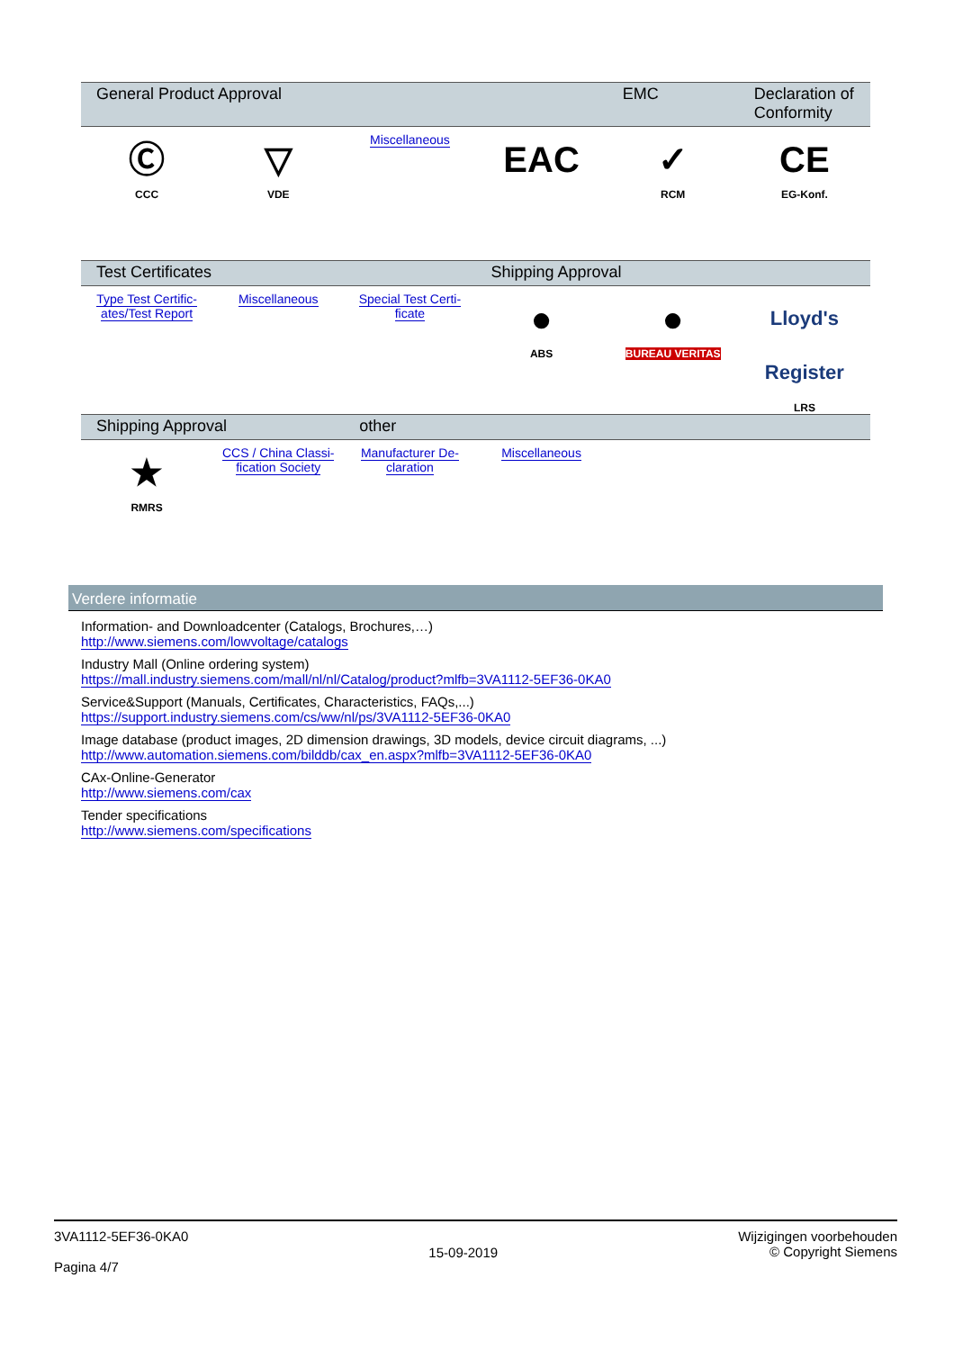| General Product Approval | | | | EMC | Declaration of Conformity |
| --- | --- | --- | --- | --- | --- |
| Ⓒ CCC | ▽ VDE | Miscellaneous | EAC | ✓ RCM | CE EG-Konf. |
| Test Certificates | | | Shipping Approval | | |
| --- | --- | --- | --- | --- | --- |
| Type Test Certific- ates/Test Report | Miscellaneous | Special Test Certi- ficate | ● ABS | ● BUREAU VERITAS | Lloyd's Register LRS |
| Shipping Approval | | other | | | |
| --- | --- | --- | --- | --- | --- |
| ★ RMRS | CCS / China Classi- fication Society | Manufacturer De- claration | Miscellaneous | | |
Verdere informatie
Information- and Downloadcenter (Catalogs, Brochures,…)
http://www.siemens.com/lowvoltage/catalogs
Industry Mall (Online ordering system)
https://mall.industry.siemens.com/mall/nl/nl/Catalog/product?mlfb=3VA1112-5EF36-0KA0
Service&Support (Manuals, Certificates, Characteristics, FAQs,...)
https://support.industry.siemens.com/cs/ww/nl/ps/3VA1112-5EF36-0KA0
Image database (product images, 2D dimension drawings, 3D models, device circuit diagrams, ...)
http://www.automation.siemens.com/bilddb/cax_en.aspx?mlfb=3VA1112-5EF36-0KA0
CAx-Online-Generator
http://www.siemens.com/cax
Tender specifications
http://www.siemens.com/specifications
3VA1112-5EF36-0KA0
Pagina 4/7
15-09-2019
Wijzigingen voorbehouden
© Copyright Siemens